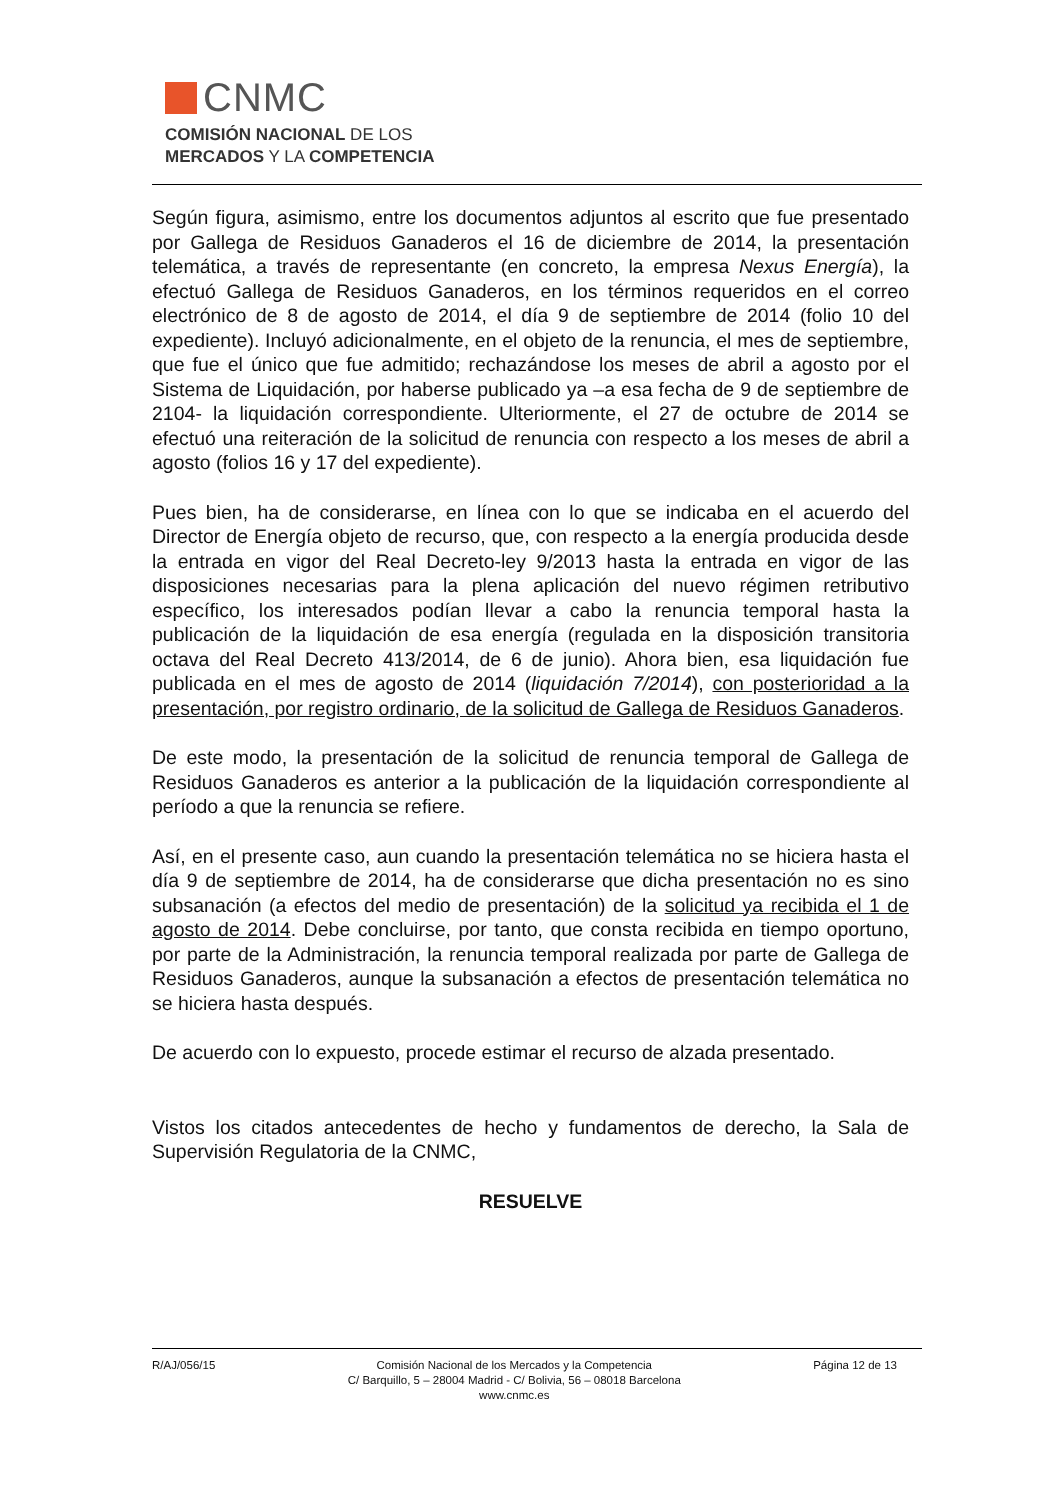CNMC
COMISIÓN NACIONAL DE LOS
MERCADOS Y LA COMPETENCIA
Según figura, asimismo, entre los documentos adjuntos al escrito que fue presentado por Gallega de Residuos Ganaderos el 16 de diciembre de 2014, la presentación telemática, a través de representante (en concreto, la empresa Nexus Energía), la efectuó Gallega de Residuos Ganaderos, en los términos requeridos en el correo electrónico de 8 de agosto de 2014, el día 9 de septiembre de 2014 (folio 10 del expediente). Incluyó adicionalmente, en el objeto de la renuncia, el mes de septiembre, que fue el único que fue admitido; rechazándose los meses de abril a agosto por el Sistema de Liquidación, por haberse publicado ya –a esa fecha de 9 de septiembre de 2104- la liquidación correspondiente. Ulteriormente, el 27 de octubre de 2014 se efectuó una reiteración de la solicitud de renuncia con respecto a los meses de abril a agosto (folios 16 y 17 del expediente).
Pues bien, ha de considerarse, en línea con lo que se indicaba en el acuerdo del Director de Energía objeto de recurso, que, con respecto a la energía producida desde la entrada en vigor del Real Decreto-ley 9/2013 hasta la entrada en vigor de las disposiciones necesarias para la plena aplicación del nuevo régimen retributivo específico, los interesados podían llevar a cabo la renuncia temporal hasta la publicación de la liquidación de esa energía (regulada en la disposición transitoria octava del Real Decreto 413/2014, de 6 de junio). Ahora bien, esa liquidación fue publicada en el mes de agosto de 2014 (liquidación 7/2014), con posterioridad a la presentación, por registro ordinario, de la solicitud de Gallega de Residuos Ganaderos.
De este modo, la presentación de la solicitud de renuncia temporal de Gallega de Residuos Ganaderos es anterior a la publicación de la liquidación correspondiente al período a que la renuncia se refiere.
Así, en el presente caso, aun cuando la presentación telemática no se hiciera hasta el día 9 de septiembre de 2014, ha de considerarse que dicha presentación no es sino subsanación (a efectos del medio de presentación) de la solicitud ya recibida el 1 de agosto de 2014. Debe concluirse, por tanto, que consta recibida en tiempo oportuno, por parte de la Administración, la renuncia temporal realizada por parte de Gallega de Residuos Ganaderos, aunque la subsanación a efectos de presentación telemática no se hiciera hasta después.
De acuerdo con lo expuesto, procede estimar el recurso de alzada presentado.
Vistos los citados antecedentes de hecho y fundamentos de derecho, la Sala de Supervisión Regulatoria de la CNMC,
RESUELVE
R/AJ/056/15 Comisión Nacional de los Mercados y la Competencia
C/ Barquillo, 5 – 28004 Madrid - C/ Bolivia, 56 – 08018 Barcelona
www.cnmc.es Página 12 de 13